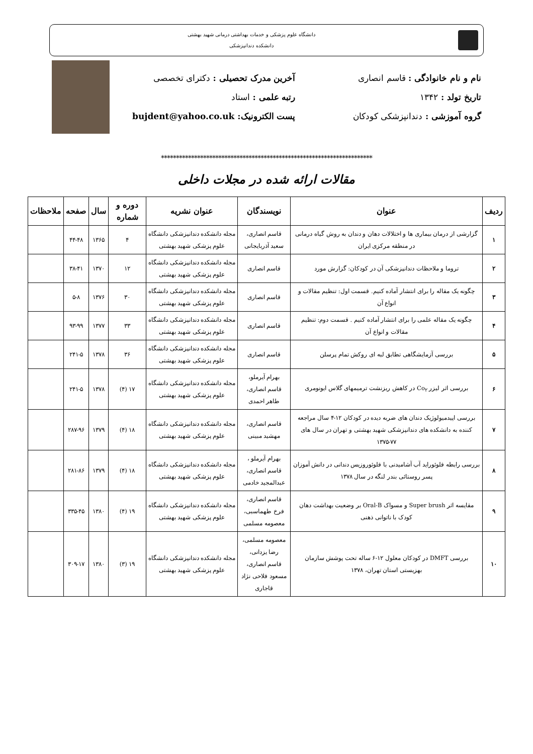دانشگاه علوم پزشکی و خدمات بهداشتی درمانی شهید بهشتی
دانشکده دندانپزشکی
نام و نام خانوادگی : قاسم انصاری
تاریخ تولد : ۱۳۴۲
گروه آموزشی : دندانپزشکی کودکان
آخرین مدرک تحصیلی : دکترای تخصصی
رتبه علمی : استاد
پست الکترونیک: bujdent@yahoo.co.uk
**********************************************************************
مقالات ارائه شده در مجلات داخلی
| ردیف | عنوان | نویسندگان | عنوان نشریه | دوره و شماره | سال | صفحه | ملاحظات |
| --- | --- | --- | --- | --- | --- | --- | --- |
| ۱ | گزارشی از درمان بیماری ها و اختلالات دهان و دندان به روش گیاه درمانی در منطقه مرکزی ایران | قاسم انصاری، سعید آذربایجانی | مجله دانشکده دندانپزشکی دانشگاه علوم پزشکی شهید بهشتی | ۴ | ۱۳۶۵ | ۴۴-۴۸ | |
| ۲ | تروما و ملاحظات دندانپزشکی آن در کودکان: گزارش مورد | قاسم انصاری | مجله دانشکده دندانپزشکی دانشگاه علوم پزشکی شهید بهشتی | ۱۲ | ۱۳۷۰ | ۳۸-۴۱ | |
| ۳ | چگونه یک مقاله را برای انتشار آماده کنیم. قسمت اول: تنظیم مقالات و انواع آن | قاسم انصاری | مجله دانشکده دندانپزشکی دانشگاه علوم پزشکی شهید بهشتی | ۳۰ | ۱۳۷۶ | ۵-۸ | |
| ۴ | چگونه یک مقاله علمی را برای انتشار آماده کنیم . قسمت دوم: تنظیم مقالات و انواع آن | قاسم انصاری | مجله دانشکده دندانپزشکی دانشگاه علوم پزشکی شهید بهشتی | ۳۳ | ۱۳۷۷ | ۹۳-۹۹ | |
| ۵ | بررسی آزمایشگاهی تطابق لبه ای روکش تمام پرسلن | قاسم انصاری | مجله دانشکده دندانپزشکی دانشگاه علوم پزشکی شهید بهشتی | ۳۶ | ۱۳۷۸ | ۲۴۱-۵ | |
| ۶ | بررسی اثر لیزر Co<sub>۲</sub> در کاهش ریزنشت ترمیمهای گلاس ایونومری | بهرام آیرملو، قاسم انصاری، طاهر احمدی | مجله دانشکده دندانپزشکی دانشگاه علوم پزشکی شهید بهشتی | ۱۷ (۴) | ۱۳۷۸ | ۲۴۱-۵ | |
| ۷ | بررسی اپیدمیولوژیک دندان های ضربه دیده در کودکان ۱۲-۴ سال مراجعه کننده به دانشکده های دندانپزشکی شهید بهشتی و تهران در سال های ۷۷-۱۳۷۵ | قاسم انصاری، مهشید مبینی | مجله دانشکده دندانپزشکی دانشگاه علوم پزشکی شهید بهشتی | ۱۸ (۴) | ۱۳۷۹ | ۲۸۷-۹۶ | |
| ۸ | بررسی رابطه فلوئوراید آب آشامیدنی با فلوئوروزیس دندانی در دانش آموزان پسر روستائی بندر لنگه در سال ۱۳۷۸ | بهرام آیرملو ، قاسم انصاری، عبدالمجید خادمی | مجله دانشکده دندانپزشکی دانشگاه علوم پزشکی شهید بهشتی | ۱۸ (۴) | ۱۳۷۹ | ۲۸۱-۸۶ | |
| ۹ | مقایسه اثر Super brush و مسواک Oral-B بر وضعیت بهداشت دهان کودک با ناتوانی ذهنی | قاسم انصاری، فرخ طهماسبی، معصومه مسلمی | مجله دانشکده دندانپزشکی دانشگاه علوم پزشکی شهید بهشتی | ۱۹ (۴) | ۱۳۸۰ | ۳۳۵-۴۵ | |
| ۱۰ | بررسی DMFT در کودکان معلول ۱۲-۶ ساله تحت پوشش سازمان بهزیستی استان تهران، ۱۳۷۸ | معصومه مسلمی، رضا یزدانی، قاسم انصاری، مسعود فلاحی نژاد قاجاری | مجله دانشکده دندانپزشکی دانشگاه علوم پزشکی شهید بهشتی | ۱۹ (۳) | ۱۳۸۰ | ۳۰۹-۱۷ | |